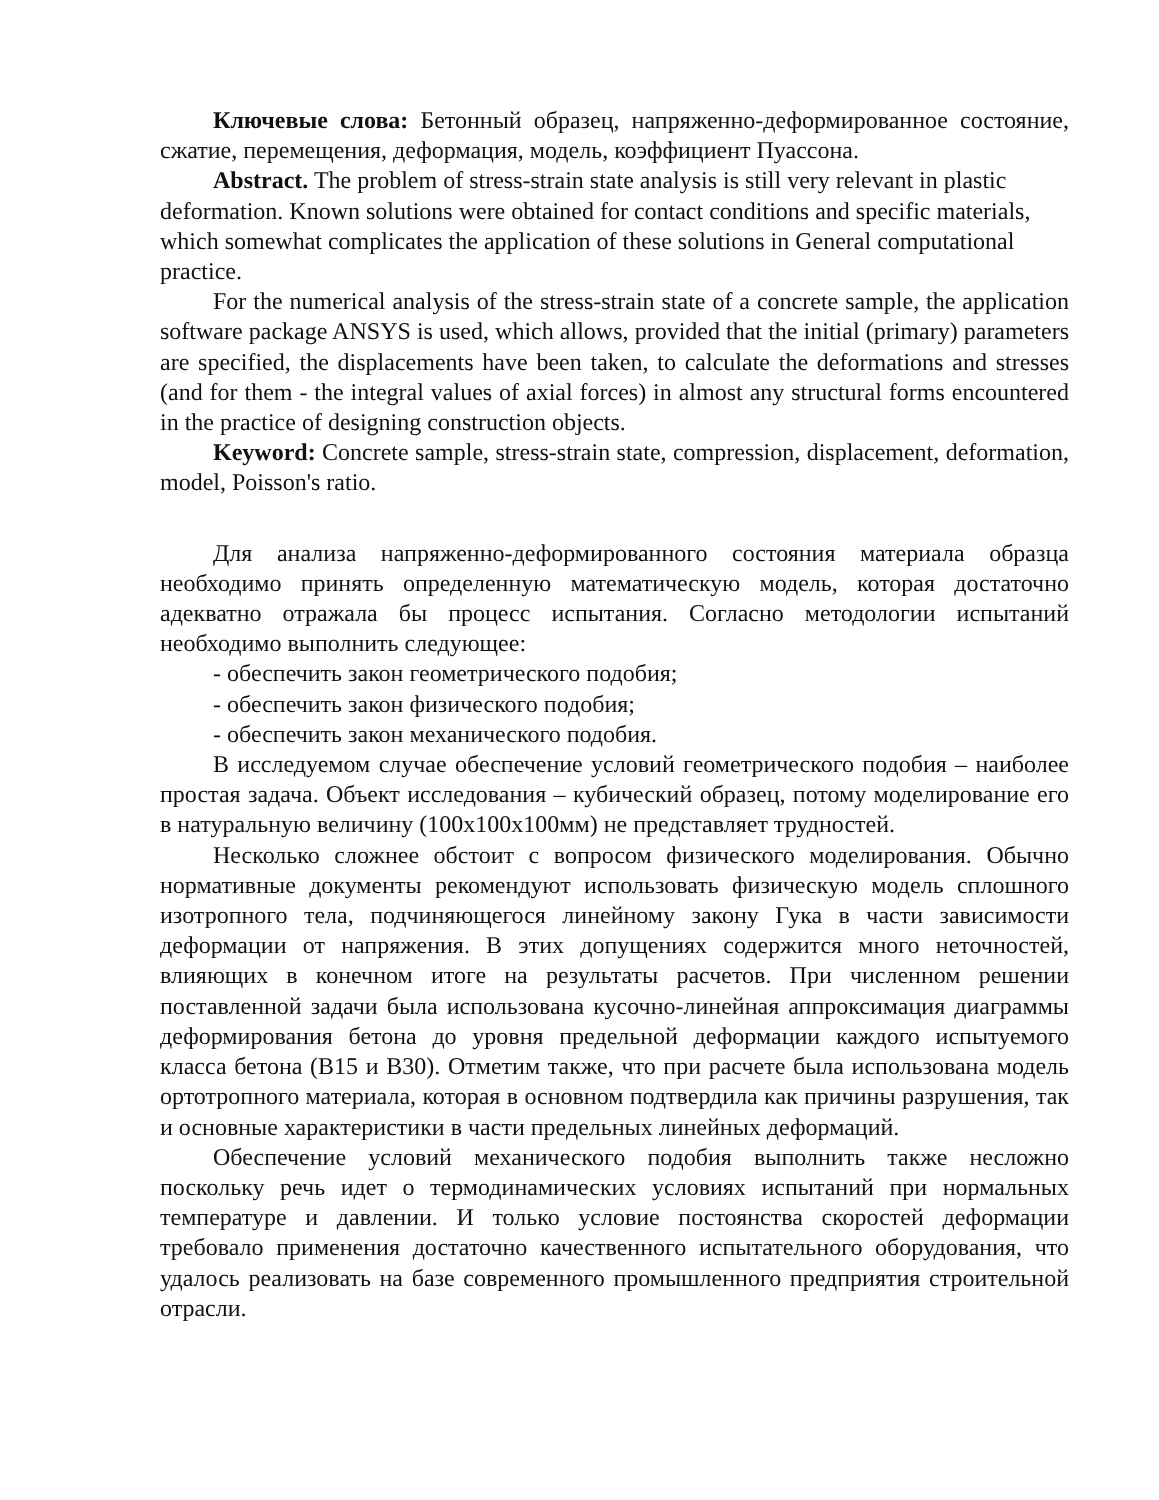Ключевые слова: Бетонный образец, напряженно-деформированное состояние, сжатие, перемещения, деформация, модель, коэффициент Пуассона.
Abstract. The problem of stress-strain state analysis is still very relevant in plastic deformation. Known solutions were obtained for contact conditions and specific materials, which somewhat complicates the application of these solutions in General computational practice.
For the numerical analysis of the stress-strain state of a concrete sample, the application software package ANSYS is used, which allows, provided that the initial (primary) parameters are specified, the displacements have been taken, to calculate the deformations and stresses (and for them - the integral values of axial forces) in almost any structural forms encountered in the practice of designing construction objects.
Keyword: Concrete sample, stress-strain state, compression, displacement, deformation, model, Poisson's ratio.
Для анализа напряженно-деформированного состояния материала образца необходимо принять определенную математическую модель, которая достаточно адекватно отражала бы процесс испытания. Согласно методологии испытаний необходимо выполнить следующее:
- обеспечить закон геометрического подобия;
- обеспечить закон физического подобия;
- обеспечить закон механического подобия.
В исследуемом случае обеспечение условий геометрического подобия – наиболее простая задача. Объект исследования – кубический образец, потому моделирование его в натуральную величину (100х100х100мм) не представляет трудностей.
Несколько сложнее обстоит с вопросом физического моделирования. Обычно нормативные документы рекомендуют использовать физическую модель сплошного изотропного тела, подчиняющегося линейному закону Гука в части зависимости деформации от напряжения. В этих допущениях содержится много неточностей, влияющих в конечном итоге на результаты расчетов. При численном решении поставленной задачи была использована кусочно-линейная аппроксимация диаграммы деформирования бетона до уровня предельной деформации каждого испытуемого класса бетона (В15 и В30). Отметим также, что при расчете была использована модель ортотропного материала, которая в основном подтвердила как причины разрушения, так и основные характеристики в части предельных линейных деформаций.
Обеспечение условий механического подобия выполнить также несложно поскольку речь идет о термодинамических условиях испытаний при нормальных температуре и давлении. И только условие постоянства скоростей деформации требовало применения достаточно качественного испытательного оборудования, что удалось реализовать на базе современного промышленного предприятия строительной отрасли.